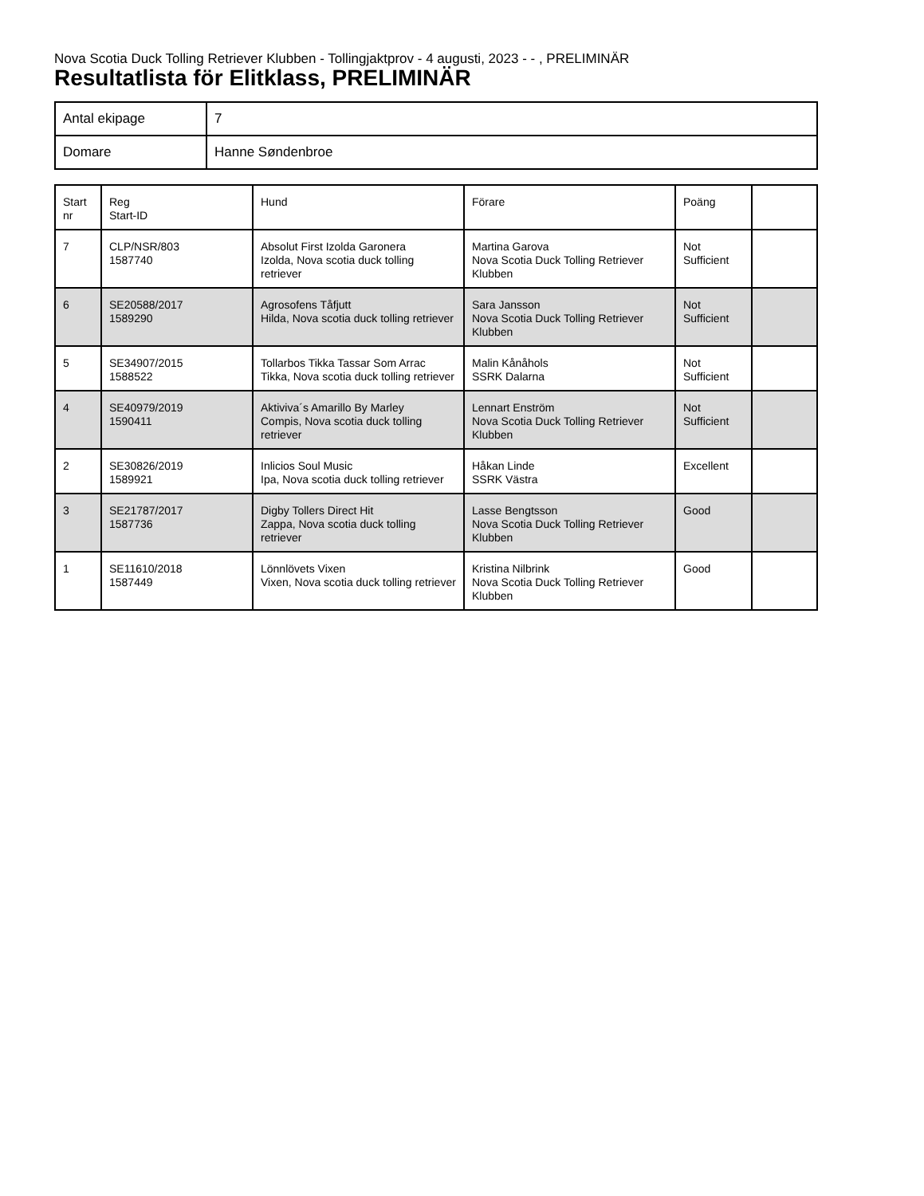Nova Scotia Duck Tolling Retriever Klubben - Tollingjaktprov - 4 augusti, 2023 - - , PRELIMINÄR
Resultatlista för Elitklass, PRELIMINÄR
| Antal ekipage | 7 |
| Domare | Hanne Søndenbroe |
| Start nr | Reg Start-ID | Hund | Förare | Poäng | |
| --- | --- | --- | --- | --- | --- |
| 7 | CLP/NSR/803 1587740 | Absolut First Izolda Garonera Izolda, Nova scotia duck tolling retriever | Martina Garova Nova Scotia Duck Tolling Retriever Klubben | Not Sufficient | |
| 6 | SE20588/2017 1589290 | Agrosofens Tåfjutt Hilda, Nova scotia duck tolling retriever | Sara Jansson Nova Scotia Duck Tolling Retriever Klubben | Not Sufficient | |
| 5 | SE34907/2015 1588522 | Tollarbos Tikka Tassar Som Arrac Tikka, Nova scotia duck tolling retriever | Malin Kånåhols SSRK Dalarna | Not Sufficient | |
| 4 | SE40979/2019 1590411 | Aktiviva´s Amarillo By Marley Compis, Nova scotia duck tolling retriever | Lennart Enström Nova Scotia Duck Tolling Retriever Klubben | Not Sufficient | |
| 2 | SE30826/2019 1589921 | Inlicios Soul Music Ipa, Nova scotia duck tolling retriever | Håkan Linde SSRK Västra | Excellent | |
| 3 | SE21787/2017 1587736 | Digby Tollers Direct Hit Zappa, Nova scotia duck tolling retriever | Lasse Bengtsson Nova Scotia Duck Tolling Retriever Klubben | Good | |
| 1 | SE11610/2018 1587449 | Lönnlövets Vixen Vixen, Nova scotia duck tolling retriever | Kristina Nilbrink Nova Scotia Duck Tolling Retriever Klubben | Good | |